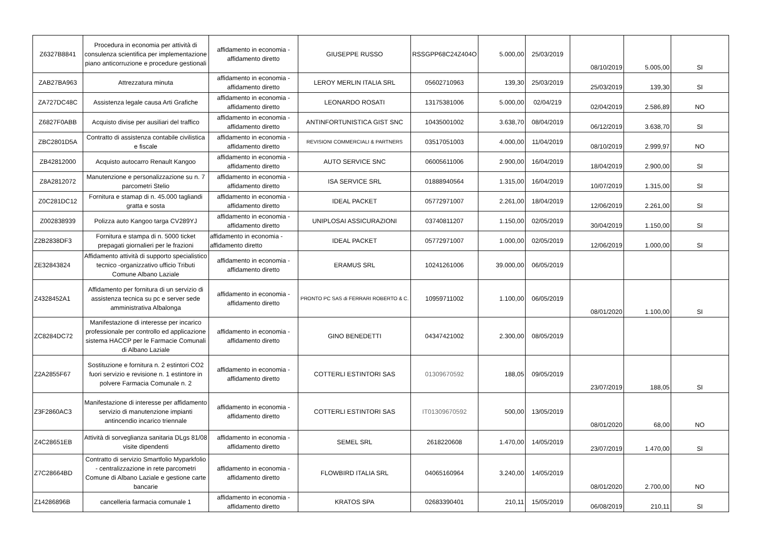| Z6327B8841 | Procedura in economia per attività di consulenza scientifica per implementazione piano anticorruzione e procedure gestionali | affidamento in economia - affidamento diretto | GIUSEPPE RUSSO | RSSGPP68C24Z404O | 5.000,00 | 25/03/2019 | 08/10/2019 | 5.005,00 | SI |
| ZAB27BA963 | Attrezzatura minuta | affidamento in economia - affidamento diretto | LEROY MERLIN ITALIA SRL | 05602710963 | 139,30 | 25/03/2019 | 25/03/2019 | 139,30 | SI |
| ZA727DC48C | Assistenza legale causa Arti Grafiche | affidamento in economia - affidamento diretto | LEONARDO ROSATI | 13175381006 | 5.000,00 | 02/04/219 | 02/04/2019 | 2.586,89 | NO |
| Z6827F0ABB | Acquisto divise per ausiliari del traffico | affidamento in economia - affidamento diretto | ANTINFORTUNISTICA GIST SNC | 10435001002 | 3.638,70 | 08/04/2019 | 06/12/2019 | 3.638,70 | SI |
| ZBC2801D5A | Contratto di assistenza contabile civilistica e fiscale | affidamento in economia - affidamento diretto | REVISIONI COMMERCIALI & PARTNERS | 03517051003 | 4.000,00 | 11/04/2019 | 08/10/2019 | 2.999,97 | NO |
| ZB42812000 | Acquisto autocarro Renault Kangoo | affidamento in economia - affidamento diretto | AUTO SERVICE SNC | 06005611006 | 2.900,00 | 16/04/2019 | 18/04/2019 | 2.900,00 | SI |
| Z8A2812072 | Manutenzione e personalizzazione su n. 7 parcometri Stelio | affidamento in economia - affidamento diretto | ISA SERVICE SRL | 01888940564 | 1.315,00 | 16/04/2019 | 10/07/2019 | 1.315,00 | SI |
| Z0C281DC12 | Fornitura e stamap di n. 45.000 tagliandi gratta e sosta | affidamento in economia - affidamento diretto | IDEAL PACKET | 05772971007 | 2.261,00 | 18/04/2019 | 12/06/2019 | 2.261,00 | SI |
| Z002838939 | Polizza auto Kangoo targa CV289YJ | affidamento in economia - affidamento diretto | UNIPLOSAI ASSICURAZIONI | 03740811207 | 1.150,00 | 02/05/2019 | 30/04/2019 | 1.150,00 | SI |
| Z2B2838DF3 | Fornitura e stampa di n. 5000 ticket prepagati giornalieri per le frazioni | affidamento in economia - affidamento diretto | IDEAL PACKET | 05772971007 | 1.000,00 | 02/05/2019 | 12/06/2019 | 1.000,00 | SI |
| ZE32843824 | Affidamento attività di supporto specialistico tecnico -organizzativo ufficio Tributi Comune Albano Laziale | affidamento in economia - affidamento diretto | ERAMUS SRL | 10241261006 | 39.000,00 | 06/05/2019 | | | |
| Z4328452A1 | Affidamento per fornitura di un servizio di assistenza tecnica su pc e server sede amministrativa Albalonga | affidamento in economia - affidamento diretto | PRONTO PC SAS di FERRARI ROBERTO & C. | 10959711002 | 1.100,00 | 06/05/2019 | 08/01/2020 | 1.100,00 | SI |
| ZC8284DC72 | Manifestazione di interesse per incarico professionale per controllo ed applicazione sistema HACCP per le Farmacie Comunali di Albano Laziale | affidamento in economia - affidamento diretto | GINO BENEDETTI | 04347421002 | 2.300,00 | 08/05/2019 | | | |
| Z2A2855F67 | Sostituzione e fornitura n. 2 estintori CO2 fuori servizio e revisione n. 1 estintore in polvere Farmacia Comunale n. 2 | affidamento in economia - affidamento diretto | COTTERLI ESTINTORI SAS | 01309670592 | 188,05 | 09/05/2019 | 23/07/2019 | 188,05 | SI |
| Z3F2860AC3 | Manifestazione di interesse per affidamento servizio di manutenzione impianti antincendio incarico triennale | affidamento in economia - affidamento diretto | COTTERLI ESTINTORI SAS | IT01309670592 | 500,00 | 13/05/2019 | 08/01/2020 | 68,00 | NO |
| Z4C28651EB | Attività di sorveglianza sanitaria DLgs 81/08 visite dipendenti | affidamento in economia - affidamento diretto | SEMEL SRL | 2618220608 | 1.470,00 | 14/05/2019 | 23/07/2019 | 1.470,00 | SI |
| Z7C28664BD | Contratto di servizio Smartfolio Myparkfolio - centralizzazione in rete parcometri Comune di Albano Laziale e gestione carte bancarie | affidamento in economia - affidamento diretto | FLOWBIRD ITALIA SRL | 04065160964 | 3.240,00 | 14/05/2019 | 08/01/2020 | 2.700,00 | NO |
| Z14286896B | cancelleria farmacia comunale 1 | affidamento in economia - affidamento diretto | KRATOS SPA | 02683390401 | 210,11 | 15/05/2019 | 06/08/2019 | 210,11 | SI |